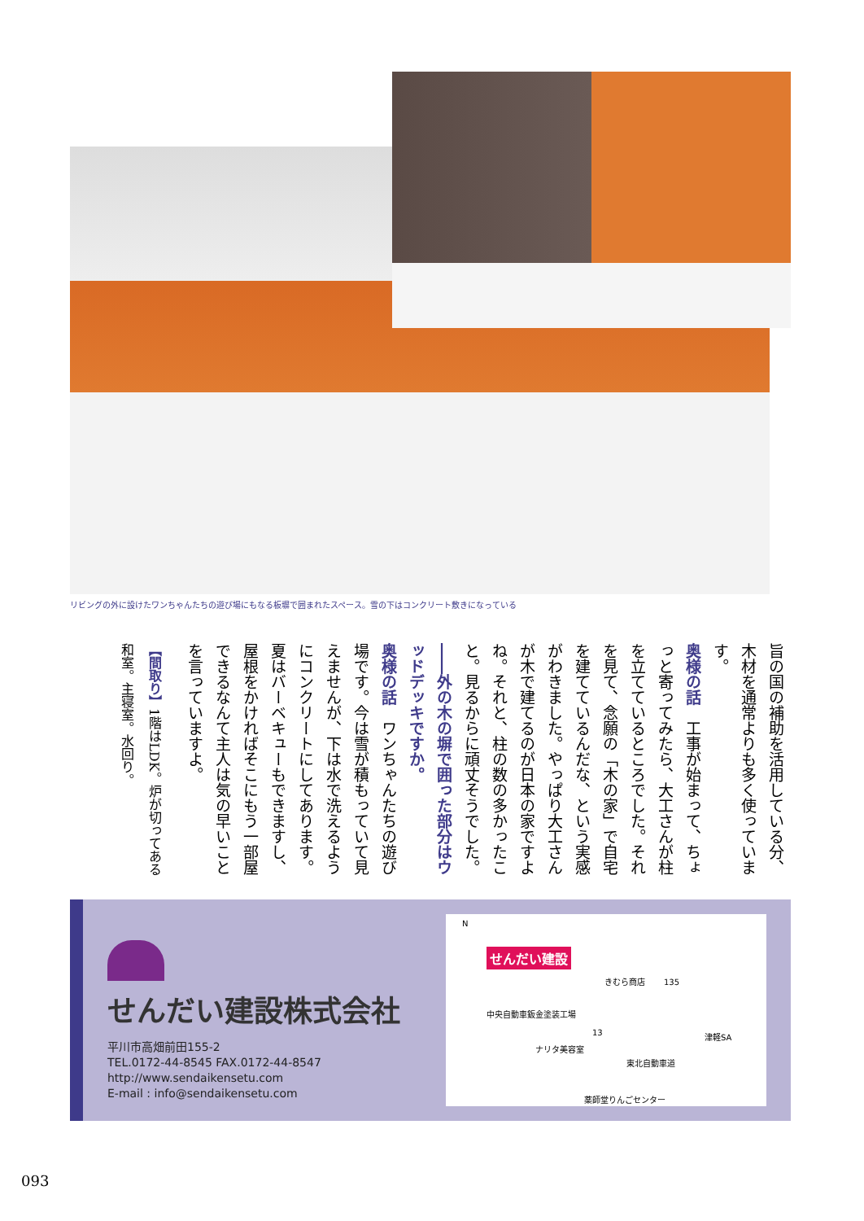リビングの外に設けたワンちゃんたちの遊び場にもなる板塀で囲まれたスペース。雪の下はコンクリート敷きになっている
旨の国の補助を活用している分、木材を通常よりも多く使っています。
奥様の話　工事が始まって、ちょっと寄ってみたら、大工さんが柱を立てているところでした。それを見て、念願の「木の家」で自宅を建てているんだな、という実感がわきました。やっぱり大工さんが木で建てるのが日本の家ですよね。それと、柱の数の多かったこと。見るからに頑丈そうでした。
――外の木の塀で囲った部分はウッドデッキですか。
奥様の話　ワンちゃんたちの遊び場です。今は雪が積もっていて見えませんが、下は水で洗えるようにコンクリートにしてあります。夏はバーベキューもできますし、屋根をかければそこにもう一部屋できるなんて主人は気の早いことを言っていますよ。
【間取り】1階はLDK。炉が切ってある和室。主寝室。水回り。
せんだい建設株式会社
平川市高畑前田155-2
TEL.0172-44-8545 FAX.0172-44-8547
http://www.sendaikensetu.com
E-mail : info@sendaikensetu.com
N
せんだい建設
きむら商店 135
中央自動車鈑金塗装工場
13 津軽SA
ナリタ美容室
東北自動車道
薬師堂りんごセンター
093